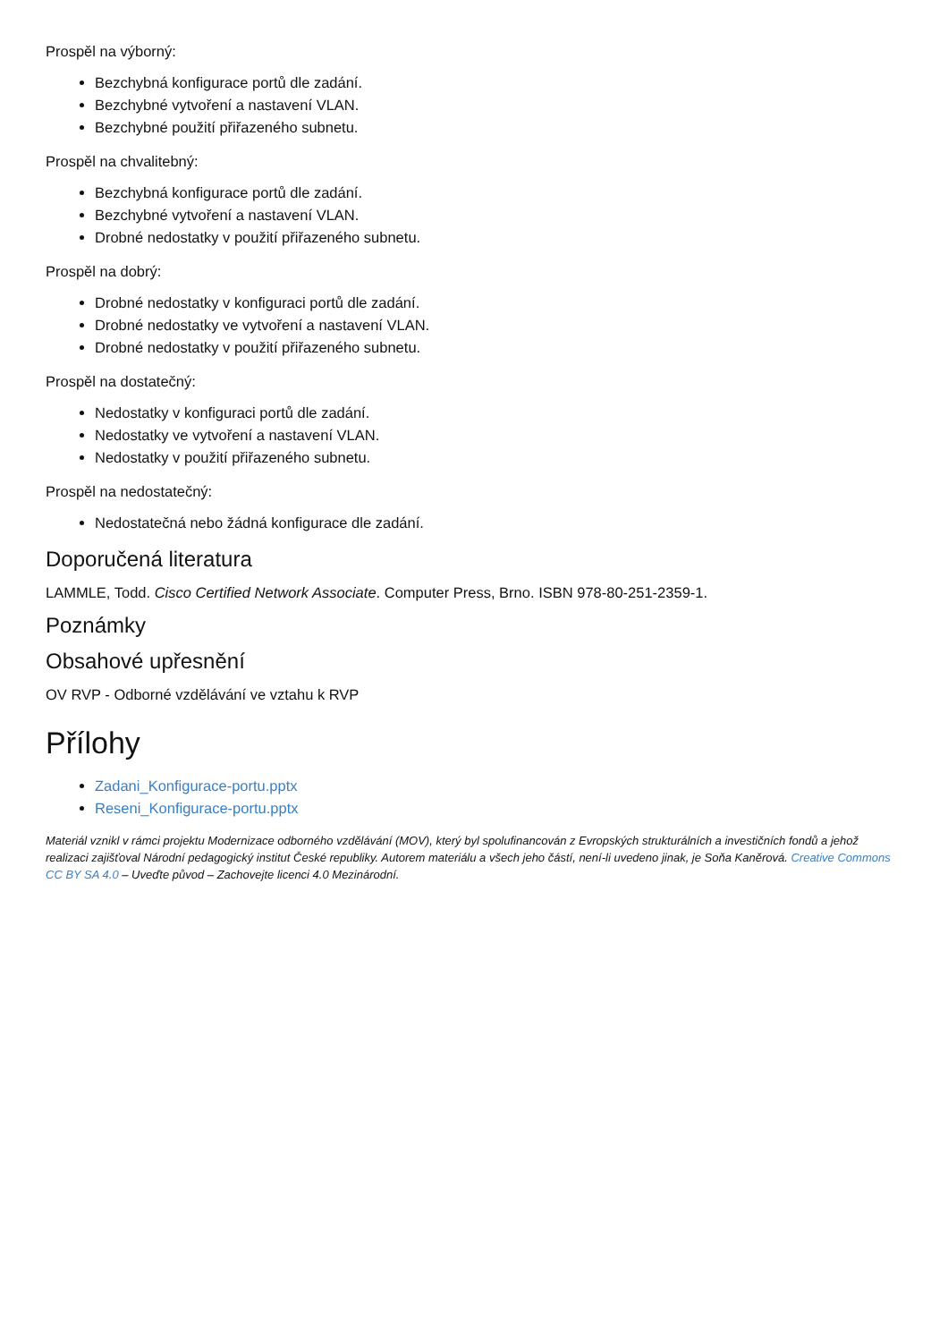Prospěl na výborný:
Bezchybná konfigurace portů dle zadání.
Bezchybné vytvoření a nastavení VLAN.
Bezchybné použití přiřazeného subnetu.
Prospěl na chvalitebný:
Bezchybná konfigurace portů dle zadání.
Bezchybné vytvoření a nastavení VLAN.
Drobné nedostatky v použití přiřazeného subnetu.
Prospěl na dobrý:
Drobné nedostatky v konfiguraci portů dle zadání.
Drobné nedostatky ve vytvoření a nastavení VLAN.
Drobné nedostatky v použití přiřazeného subnetu.
Prospěl na dostatečný:
Nedostatky v konfiguraci portů dle zadání.
Nedostatky ve vytvoření a nastavení VLAN.
Nedostatky v použití přiřazeného subnetu.
Prospěl na nedostatečný:
Nedostatečná nebo žádná konfigurace dle zadání.
Doporučená literatura
LAMMLE, Todd. Cisco Certified Network Associate. Computer Press, Brno. ISBN 978-80-251-2359-1.
Poznámky
Obsahové upřesnění
OV RVP - Odborné vzdělávání ve vztahu k RVP
Přílohy
Zadani_Konfigurace-portu.pptx
Reseni_Konfigurace-portu.pptx
Materiál vznikl v rámci projektu Modernizace odborného vzdělávání (MOV), který byl spolufinancován z Evropských strukturálních a investičních fondů a jehož realizaci zajišťoval Národní pedagogický institut České republiky. Autorem materiálu a všech jeho částí, není-li uvedeno jinak, je Soňa Kaněrová. Creative Commons CC BY SA 4.0 – Uveďte původ – Zachovejte licenci 4.0 Mezinárodní.